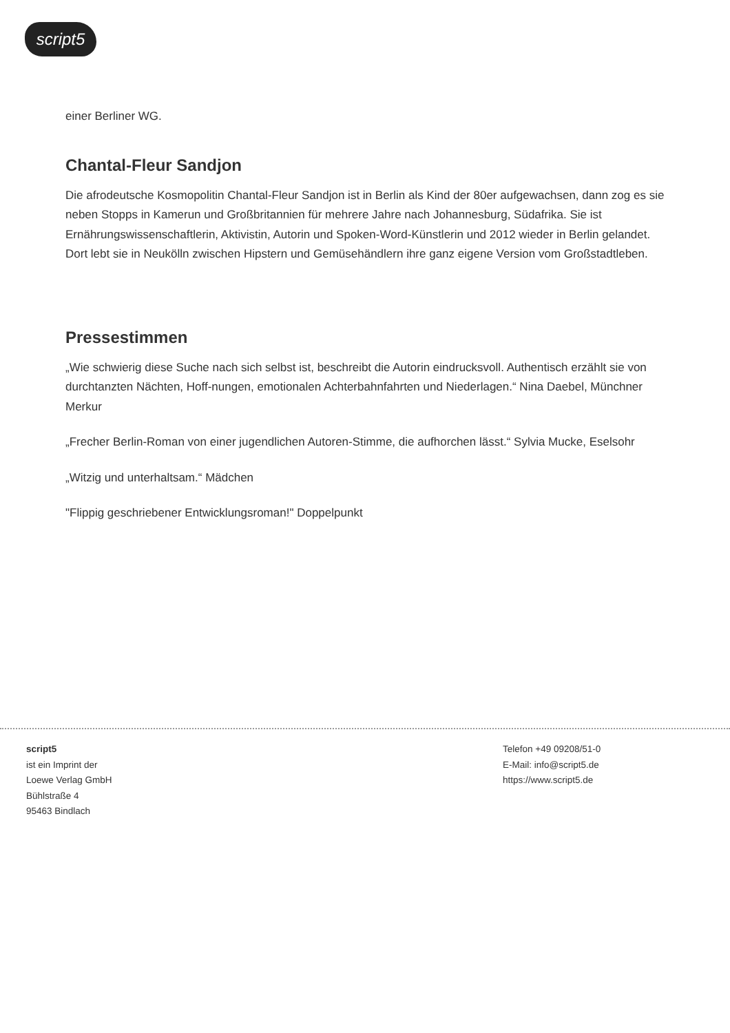script5
einer Berliner WG.
Chantal-Fleur Sandjon
Die afrodeutsche Kosmopolitin Chantal-Fleur Sandjon ist in Berlin als Kind der 80er aufgewachsen, dann zog es sie neben Stopps in Kamerun und Großbritannien für mehrere Jahre nach Johannesburg, Südafrika. Sie ist Ernährungswissenschaftlerin, Aktivistin, Autorin und Spoken-Word-Künstlerin und 2012 wieder in Berlin gelandet. Dort lebt sie in Neukölln zwischen Hipstern und Gemüsehändlern ihre ganz eigene Version vom Großstadtleben.
Pressestimmen
„Wie schwierig diese Suche nach sich selbst ist, beschreibt die Autorin eindrucksvoll. Authentisch erzählt sie von durchtanzten Nächten, Hoff-nungen, emotionalen Achterbahnfahrten und Niederlagen.“ Nina Daebel, Münchner Merkur
„Frecher Berlin-Roman von einer jugendlichen Autoren-Stimme, die aufhorchen lässt.“ Sylvia Mucke, Eselsohr
„Witzig und unterhaltsam.“ Mädchen
"Flippig geschriebener Entwicklungsroman!" Doppelpunkt
script5
ist ein Imprint der
Loewe Verlag GmbH
Bühlstraße 4
95463 Bindlach
Telefon +49 09208/51-0
E-Mail: info@script5.de
https://www.script5.de